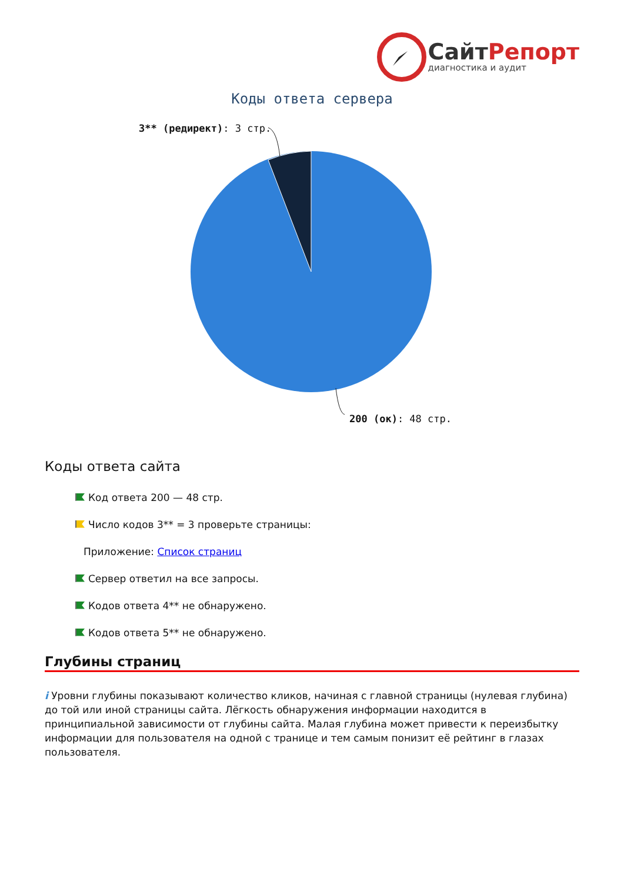СайтРепорт
диагностика и аудит
Коды ответа сервера
3** (редирект): 3 стр.
200 (ок): 48 стр.
Коды ответа сайта
Код ответа 200 — 48 стр.
Число кодов 3** = 3 проверьте страницы:
Приложение: Список страниц
Сервер ответил на все запросы.
Кодов ответа 4** не обнаружено.
Кодов ответа 5** не обнаружено.
Глубины страниц
i Уровни глубины показывают количество кликов, начиная с главной страницы (нулевая глубина) до той или иной страницы сайта. Лёгкость обнаружения информации находится в принципиальной зависимости от глубины сайта. Малая глубина может привести к переизбытку информации для пользователя на одной с транице и тем самым понизит её рейтинг в глазах пользователя.